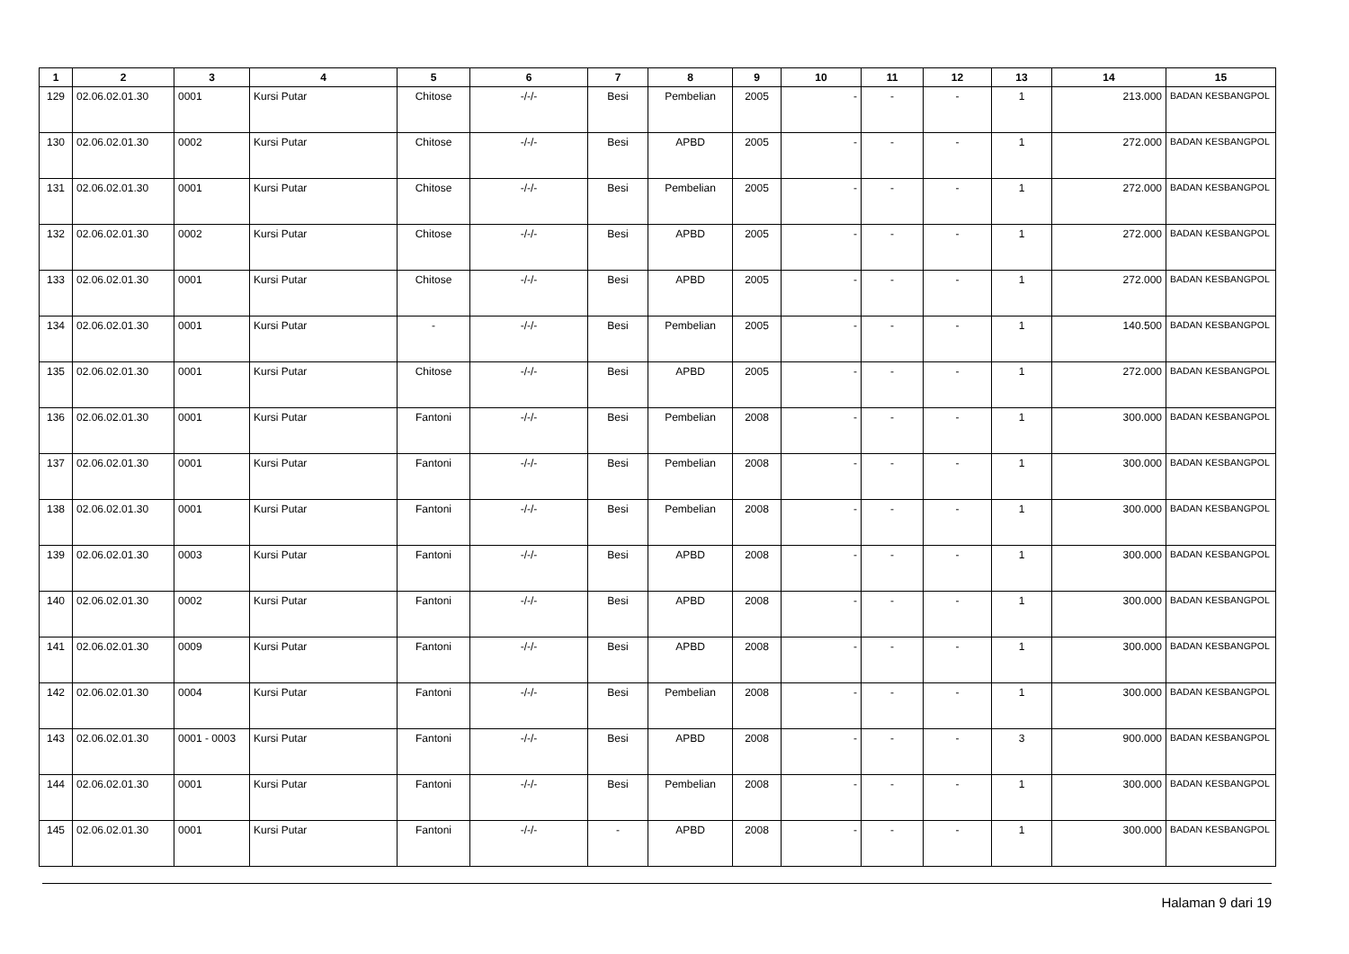| 1 | 2 | 3 | 4 | 5 | 6 | 7 | 8 | 9 | 10 | 11 | 12 | 13 | 14 | 15 |
| --- | --- | --- | --- | --- | --- | --- | --- | --- | --- | --- | --- | --- | --- | --- |
| 129 | 02.06.02.01.30 | 0001 | Kursi Putar | Chitose | -/-/- | Besi | Pembelian | 2005 | - | - | - | 1 | 213.000 | BADAN KESBANGPOL |
| 130 | 02.06.02.01.30 | 0002 | Kursi Putar | Chitose | -/-/- | Besi | APBD | 2005 | - | - | - | 1 | 272.000 | BADAN KESBANGPOL |
| 131 | 02.06.02.01.30 | 0001 | Kursi Putar | Chitose | -/-/- | Besi | Pembelian | 2005 | - | - | - | 1 | 272.000 | BADAN KESBANGPOL |
| 132 | 02.06.02.01.30 | 0002 | Kursi Putar | Chitose | -/-/- | Besi | APBD | 2005 | - | - | - | 1 | 272.000 | BADAN KESBANGPOL |
| 133 | 02.06.02.01.30 | 0001 | Kursi Putar | Chitose | -/-/- | Besi | APBD | 2005 | - | - | - | 1 | 272.000 | BADAN KESBANGPOL |
| 134 | 02.06.02.01.30 | 0001 | Kursi Putar | - | -/-/- | Besi | Pembelian | 2005 | - | - | - | 1 | 140.500 | BADAN KESBANGPOL |
| 135 | 02.06.02.01.30 | 0001 | Kursi Putar | Chitose | -/-/- | Besi | APBD | 2005 | - | - | - | 1 | 272.000 | BADAN KESBANGPOL |
| 136 | 02.06.02.01.30 | 0001 | Kursi Putar | Fantoni | -/-/- | Besi | Pembelian | 2008 | - | - | - | 1 | 300.000 | BADAN KESBANGPOL |
| 137 | 02.06.02.01.30 | 0001 | Kursi Putar | Fantoni | -/-/- | Besi | Pembelian | 2008 | - | - | - | 1 | 300.000 | BADAN KESBANGPOL |
| 138 | 02.06.02.01.30 | 0001 | Kursi Putar | Fantoni | -/-/- | Besi | Pembelian | 2008 | - | - | - | 1 | 300.000 | BADAN KESBANGPOL |
| 139 | 02.06.02.01.30 | 0003 | Kursi Putar | Fantoni | -/-/- | Besi | APBD | 2008 | - | - | - | 1 | 300.000 | BADAN KESBANGPOL |
| 140 | 02.06.02.01.30 | 0002 | Kursi Putar | Fantoni | -/-/- | Besi | APBD | 2008 | - | - | - | 1 | 300.000 | BADAN KESBANGPOL |
| 141 | 02.06.02.01.30 | 0009 | Kursi Putar | Fantoni | -/-/- | Besi | APBD | 2008 | - | - | - | 1 | 300.000 | BADAN KESBANGPOL |
| 142 | 02.06.02.01.30 | 0004 | Kursi Putar | Fantoni | -/-/- | Besi | Pembelian | 2008 | - | - | - | 1 | 300.000 | BADAN KESBANGPOL |
| 143 | 02.06.02.01.30 | 0001 - 0003 | Kursi Putar | Fantoni | -/-/- | Besi | APBD | 2008 | - | - | - | 3 | 900.000 | BADAN KESBANGPOL |
| 144 | 02.06.02.01.30 | 0001 | Kursi Putar | Fantoni | -/-/- | Besi | Pembelian | 2008 | - | - | - | 1 | 300.000 | BADAN KESBANGPOL |
| 145 | 02.06.02.01.30 | 0001 | Kursi Putar | Fantoni | -/-/- | - | APBD | 2008 | - | - | - | 1 | 300.000 | BADAN KESBANGPOL |
Halaman 9 dari 19